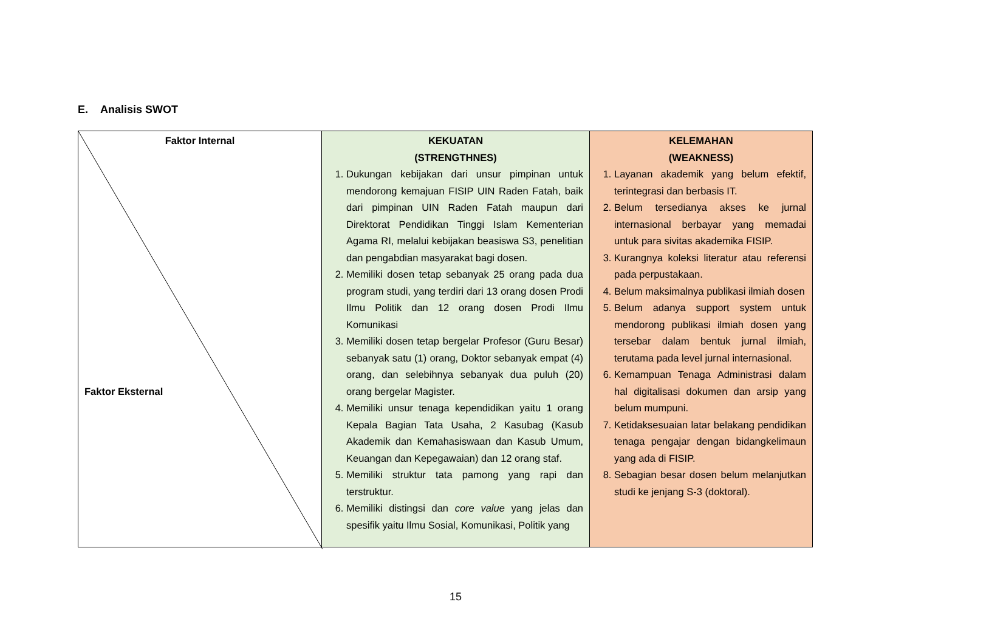E. Analisis SWOT
| Faktor Internal Faktor Eksternal | KEKUATAN (STRENGTHNES) 1. Dukungan kebijakan dari unsur pimpinan untuk mendorong kemajuan FISIP UIN Raden Fatah, baik dari pimpinan UIN Raden Fatah maupun dari Direktorat Pendidikan Tinggi Islam Kementerian Agama RI, melalui kebijakan beasiswa S3, penelitian dan pengabdian masyarakat bagi dosen. 2. Memiliki dosen tetap sebanyak 25 orang pada dua program studi, yang terdiri dari 13 orang dosen Prodi Ilmu Politik dan 12 orang dosen Prodi Ilmu Komunikasi 3. Memiliki dosen tetap bergelar Profesor (Guru Besar) sebanyak satu (1) orang, Doktor sebanyak empat (4) orang, dan selebihnya sebanyak dua puluh (20) orang bergelar Magister. 4. Memiliki unsur tenaga kependidikan yaitu 1 orang Kepala Bagian Tata Usaha, 2 Kasubag (Kasub Akademik dan Kemahasiswaan dan Kasub Umum, Keuangan dan Kepegawaian) dan 12 orang staf. 5. Memiliki struktur tata pamong yang rapi dan terstruktur. 6. Memiliki distingsi dan core value yang jelas dan spesifik yaitu Ilmu Sosial, Komunikasi, Politik yang | KELEMAHAN (WEAKNESS) 1. Layanan akademik yang belum efektif, terintegrasi dan berbasis IT. 2. Belum tersedianya akses ke jurnal internasional berbayar yang memadai untuk para sivitas akademika FISIP. 3. Kurangnya koleksi literatur atau referensi pada perpustakaan. 4. Belum maksimalnya publikasi ilmiah dosen 5. Belum adanya support system untuk mendorong publikasi ilmiah dosen yang tersebar dalam bentuk jurnal ilmiah, terutama pada level jurnal internasional. 6. Kemampuan Tenaga Administrasi dalam hal digitalisasi dokumen dan arsip yang belum mumpuni. 7. Ketidaksesuaian latar belakang pendidikan tenaga pengajar dengan bidangkelimaun yang ada di FISIP. 8. Sebagian besar dosen belum melanjutkan studi ke jenjang S-3 (doktoral). |
15